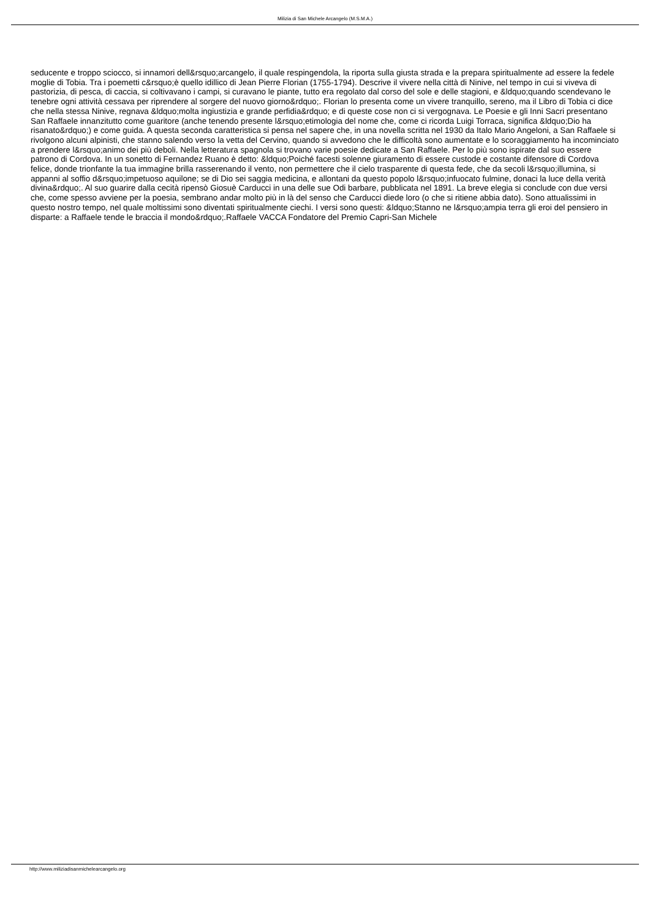Milizia di San Michele Arcangelo (M.S.M.A.)
seducente e troppo sciocco, si innamori dell&rsquo;arcangelo, il quale respingendola, la riporta sulla giusta strada e la prepara spiritualmente ad essere la fedele moglie di Tobia. Tra i poemetti c&rsquo;è quello idillico di Jean Pierre Florian (1755-1794). Descrive il vivere nella città di Ninive, nel tempo in cui si viveva di pastorizia, di pesca, di caccia, si coltivavano i campi, si curavano le piante, tutto era regolato dal corso del sole e delle stagioni, e &ldquo;quando scendevano le tenebre ogni attività cessava per riprendere al sorgere del nuovo giorno&rdquo;. Florian lo presenta come un vivere tranquillo, sereno, ma il Libro di Tobia ci dice che nella stessa Ninive, regnava &ldquo;molta ingiustizia e grande perfidia&rdquo; e di queste cose non ci si vergognava. Le Poesie e gli Inni Sacri presentano San Raffaele innanzitutto come guaritore (anche tenendo presente l&rsquo;etimologia del nome che, come ci ricorda Luigi Torraca, significa &ldquo;Dio ha risanato&rdquo;) e come guida. A questa seconda caratteristica si pensa nel sapere che, in una novella scritta nel 1930 da Italo Mario Angeloni, a San Raffaele si rivolgono alcuni alpinisti, che stanno salendo verso la vetta del Cervino, quando si avvedono che le difficoltà sono aumentate e lo scoraggiamento ha incominciato a prendere l&rsquo;animo dei più deboli. Nella letteratura spagnola si trovano varie poesie dedicate a San Raffaele. Per lo più sono ispirate dal suo essere patrono di Cordova. In un sonetto di Fernandez Ruano è detto: &ldquo;Poiché facesti solenne giuramento di essere custode e costante difensore di Cordova felice, donde trionfante la tua immagine brilla rasserenando il vento, non permettere che il cielo trasparente di questa fede, che da secoli l&rsquo;illumina, si appanni al soffio d&rsquo;impetuoso aquilone; se di Dio sei saggia medicina, e allontani da questo popolo l&rsquo;infuocato fulmine, donaci la luce della verità divina&rdquo;. Al suo guarire dalla cecità ripensò Giosuè Carducci in una delle sue Odi barbare, pubblicata nel 1891. La breve elegia si conclude con due versi che, come spesso avviene per la poesia, sembrano andar molto più in là del senso che Carducci diede loro (o che si ritiene abbia dato). Sono attualissimi in questo nostro tempo, nel quale moltissimi sono diventati spiritualmente ciechi. I versi sono questi: &ldquo;Stanno ne l&rsquo;ampia terra gli eroi del pensiero in disparte: a Raffaele tende le braccia il mondo&rdquo;.Raffaele VACCA Fondatore del Premio Capri-San Michele
http://www.miliziadisanmichelearcangelo.org